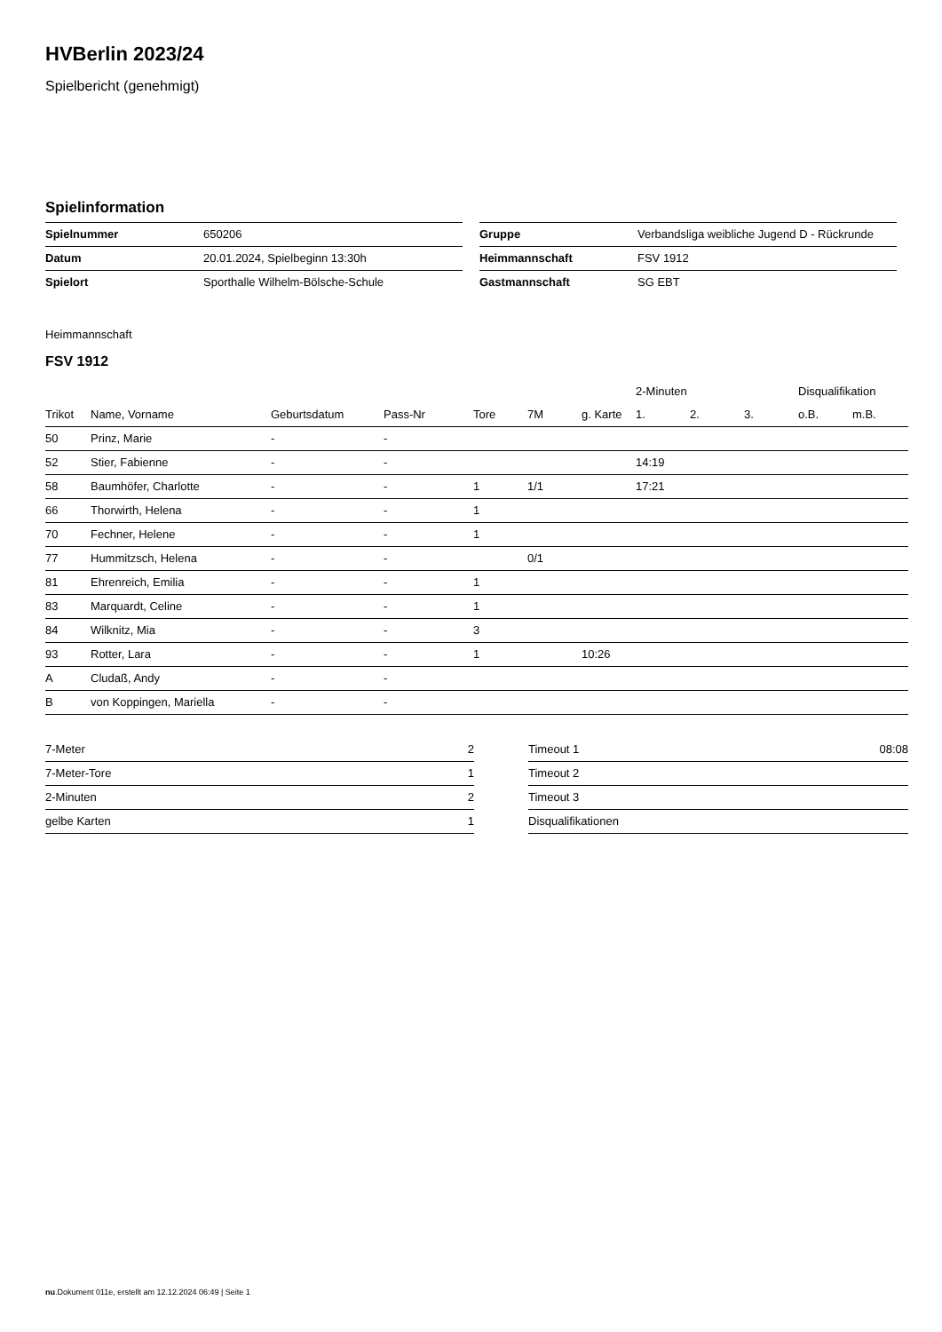HVBerlin 2023/24
Spielbericht (genehmigt)
Spielinformation
| Spielnummer | 650206 |
| Datum | 20.01.2024, Spielbeginn 13:30h |
| Spielort | Sporthalle Wilhelm-Bölsche-Schule |
| Gruppe | Verbandsliga weibliche Jugend D - Rückrunde |
| Heimmannschaft | FSV 1912 |
| Gastmannschaft | SG EBT |
Heimmannschaft
FSV 1912
| | | | | | | | 2-Minuten | | | Disqualifikation | |
| --- | --- | --- | --- | --- | --- | --- | --- | --- | --- | --- | --- |
| Trikot | Name, Vorname | Geburtsdatum | Pass-Nr | Tore | 7M | g. Karte | 1. | 2. | 3. | o.B. | m.B. |
| 50 | Prinz, Marie | - | - | | | | | | | | |
| 52 | Stier, Fabienne | - | - | | | | 14:19 | | | | |
| 58 | Baumhöfer, Charlotte | - | - | 1 | 1/1 | | 17:21 | | | | |
| 66 | Thorwirth, Helena | - | - | 1 | | | | | | | |
| 70 | Fechner, Helene | - | - | 1 | | | | | | | |
| 77 | Hummitzsch, Helena | - | - | | 0/1 | | | | | | |
| 81 | Ehrenreich, Emilia | - | - | 1 | | | | | | | |
| 83 | Marquardt, Celine | - | - | 1 | | | | | | | |
| 84 | Wilknitz, Mia | - | - | 3 | | | | | | | |
| 93 | Rotter, Lara | - | - | 1 | | 10:26 | | | | | |
| A | Cludaß, Andy | - | - | | | | | | | | |
| B | von Koppingen, Mariella | - | - | | | | | | | | |
| 7-Meter | 2 |
| 7-Meter-Tore | 1 |
| 2-Minuten | 2 |
| gelbe Karten | 1 |
| Timeout 1 | 08:08 |
| Timeout 2 | |
| Timeout 3 | |
| Disqualifikationen | |
nu.Dokument 011e, erstellt am 12.12.2024 06:49 | Seite 1